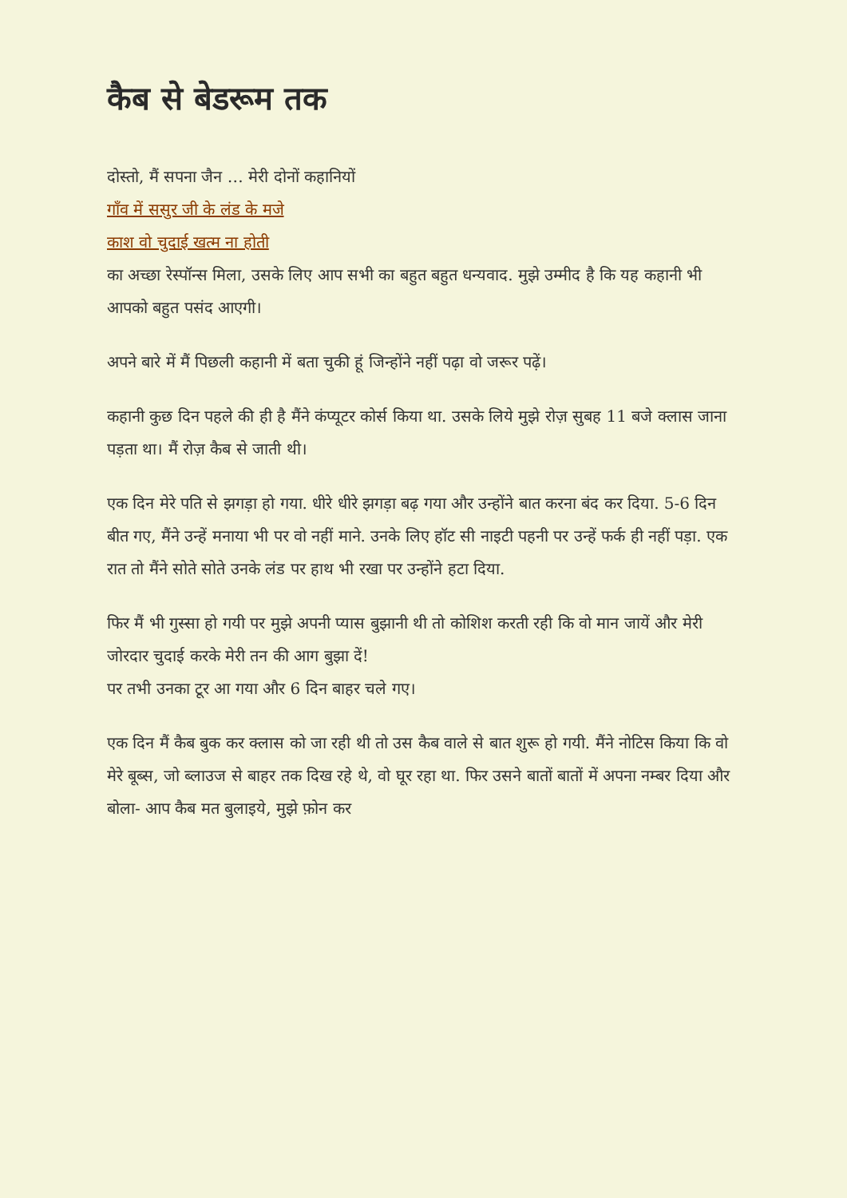कैब से बेडरूम तक
दोस्तो, मैं सपना जैन … मेरी दोनों कहानियों
गाँव में ससुर जी के लंड के मजे
काश वो चुदाई खत्म ना होती
का अच्छा रेस्पॉन्स मिला, उसके लिए आप सभी का बहुत बहुत धन्यवाद. मुझे उम्मीद है कि यह कहानी भी आपको बहुत पसंद आएगी।
अपने बारे में मैं पिछली कहानी में बता चुकी हूं जिन्होंने नहीं पढ़ा वो जरूर पढ़ें।
कहानी कुछ दिन पहले की ही है मैंने कंप्यूटर कोर्स किया था. उसके लिये मुझे रोज़ सुबह 11 बजे क्लास जाना पड़ता था। मैं रोज़ कैब से जाती थी।
एक दिन मेरे पति से झगड़ा हो गया. धीरे धीरे झगड़ा बढ़ गया और उन्होंने बात करना बंद कर दिया. 5-6 दिन बीत गए, मैंने उन्हें मनाया भी पर वो नहीं माने. उनके लिए हॉट सी नाइटी पहनी पर उन्हें फर्क ही नहीं पड़ा. एक रात तो मैंने सोते सोते उनके लंड पर हाथ भी रखा पर उन्होंने हटा दिया.
फिर मैं भी गुस्सा हो गयी पर मुझे अपनी प्यास बुझानी थी तो कोशिश करती रही कि वो मान जायें और मेरी जोरदार चुदाई करके मेरी तन की आग बुझा दें!
पर तभी उनका टूर आ गया और 6 दिन बाहर चले गए।
एक दिन मैं कैब बुक कर क्लास को जा रही थी तो उस कैब वाले से बात शुरू हो गयी. मैंने नोटिस किया कि वो मेरे बूब्स, जो ब्लाउज से बाहर तक दिख रहे थे, वो घूर रहा था. फिर उसने बातों बातों में अपना नम्बर दिया और बोला- आप कैब मत बुलाइये, मुझे फ़ोन कर